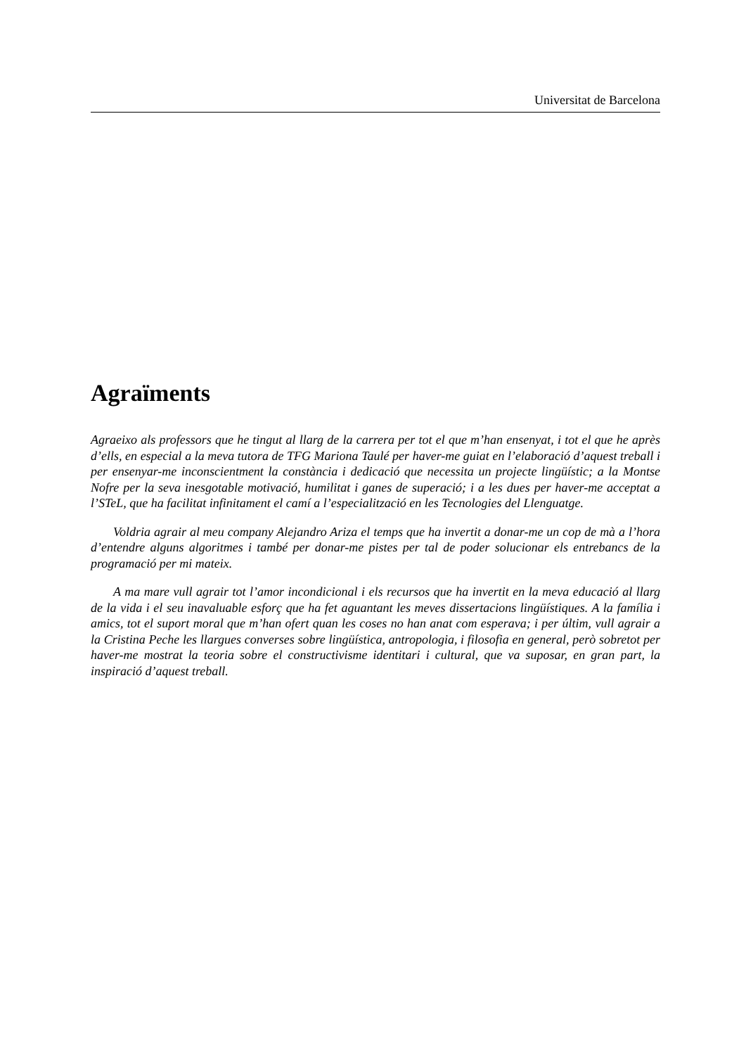Universitat de Barcelona
Agraïments
Agraeixo als professors que he tingut al llarg de la carrera per tot el que m’han ensenyat, i tot el que he après d’ells, en especial a la meva tutora de TFG Mariona Taulé per haver-me guiat en l’elaboració d’aquest treball i per ensenyar-me inconscientment la constància i dedicació que necessita un projecte lingüístic; a la Montse Nofre per la seva inesgotable motivació, humilitat i ganes de superació; i a les dues per haver-me acceptat a l’STeL, que ha facilitat infinitament el camí a l’especialització en les Tecnologies del Llenguatge.
Voldria agrair al meu company Alejandro Ariza el temps que ha invertit a donar-me un cop de mà a l’hora d’entendre alguns algoritmes i també per donar-me pistes per tal de poder solucionar els entrebancs de la programació per mi mateix.
A ma mare vull agrair tot l’amor incondicional i els recursos que ha invertit en la meva educació al llarg de la vida i el seu inavaluable esforç que ha fet aguantant les meves dissertacions lingüístiques. A la família i amics, tot el suport moral que m’han ofert quan les coses no han anat com esperava; i per últim, vull agrair a la Cristina Peche les llargues converses sobre lingüística, antropologia, i filosofia en general, però sobretot per haver-me mostrat la teoria sobre el constructivisme identitari i cultural, que va suposar, en gran part, la inspiració d’aquest treball.